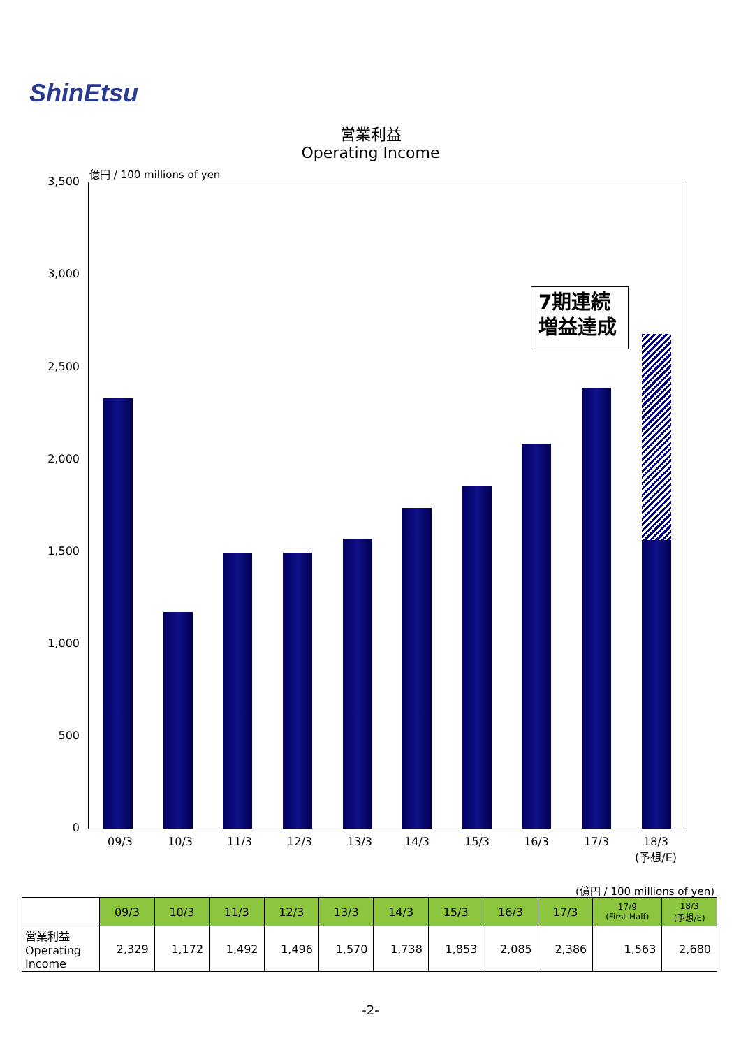ShinEtsu
営業利益
Operating Income
億円 / 100 millions of yen
3,500
3,000
2,500
2,000
1,500
1,000
500
0
7期連続
増益達成
09/3 10/3 11/3 12/3 13/3 14/3 15/3 16/3 17/3
18/3
(予想/E)
(億円 / 100 millions of yen)
| | 09/3 | 10/3 | 11/3 | 12/3 | 13/3 | 14/3 | 15/3 | 16/3 | 17/3 | 17/9 (First Half) | 18/3 (予想/E) |
| --- | --- | --- | --- | --- | --- | --- | --- | --- | --- | --- | --- |
| 営業利益 Operating Income | 2,329 | 1,172 | 1,492 | 1,496 | 1,570 | 1,738 | 1,853 | 2,085 | 2,386 | 1,563 | 2,680 |
-2-